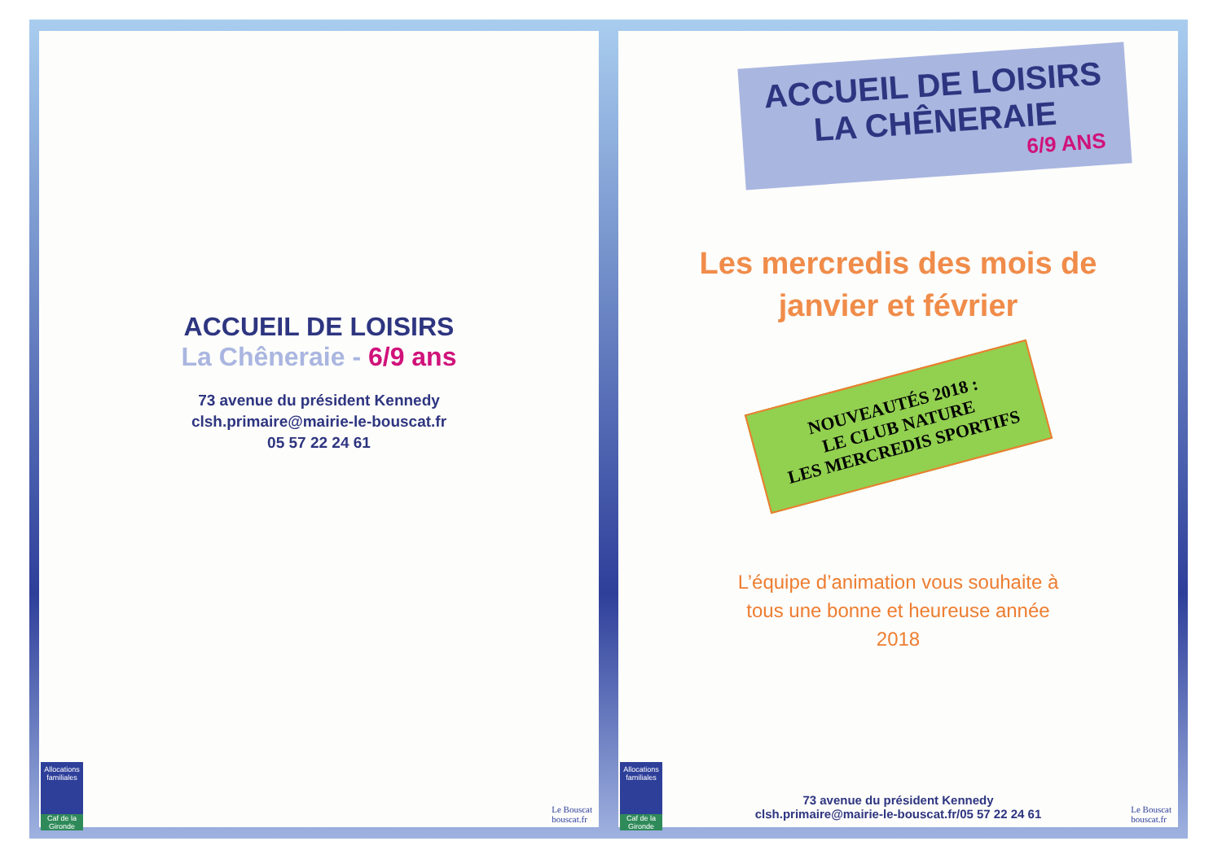ACCUEIL DE LOISIRS
La Chêneraie - 6/9 ans
73 avenue du président Kennedy
clsh.primaire@mairie-le-bouscat.fr
05 57 22 24 61
Allocations familiales
Caf de la Gironde
Le Bouscat
bouscat.fr
ACCUEIL DE LOISIRS
LA CHÊNERAIE
6/9 ANS
Les mercredis des mois de
janvier et février
NOUVEAUTÉS 2018 :
LE CLUB NATURE
LES MERCREDIS SPORTIFS
L’équipe d’animation vous souhaite à
tous une bonne et heureuse année
2018
73 avenue du président Kennedy
clsh.primaire@mairie-le-bouscat.fr/05 57 22 24 61
Allocations familiales
Caf de la Gironde
Le Bouscat
bouscat.fr